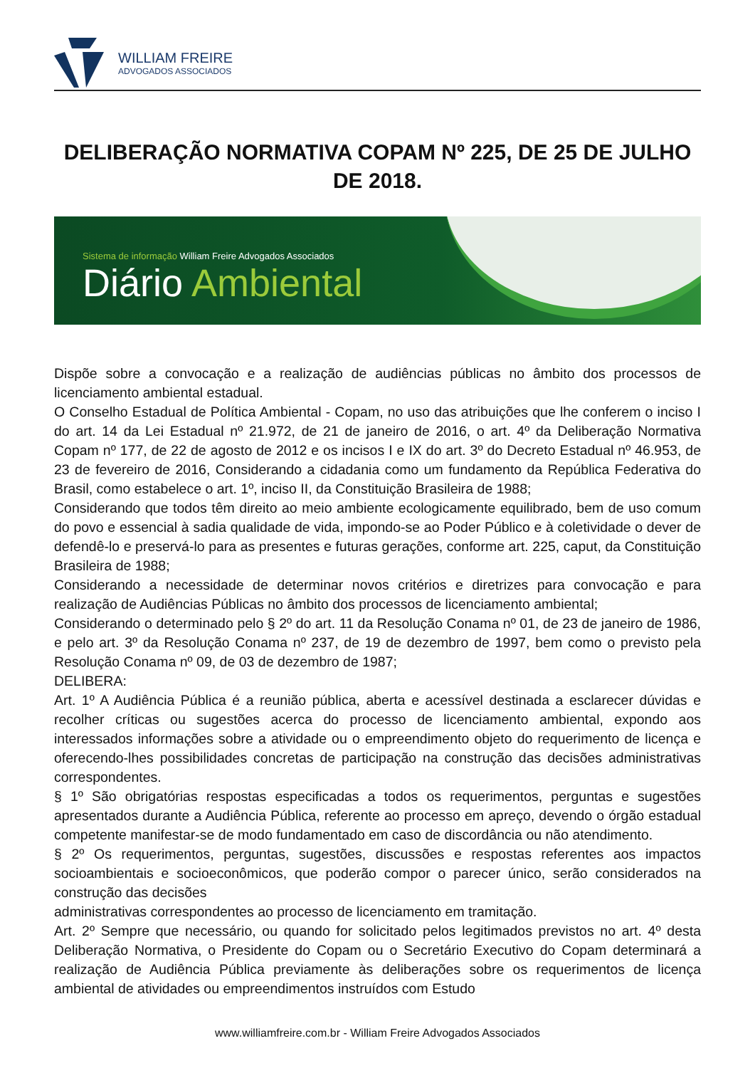WILLIAM FREIRE
ADVOGADOS ASSOCIADOS
DELIBERAÇÃO NORMATIVA COPAM Nº 225, DE 25 DE JULHO DE 2018.
Sistema de informação William Freire Advogados Associados
Diário Ambiental
Dispõe sobre a convocação e a realização de audiências públicas no âmbito dos processos de licenciamento ambiental estadual.
O Conselho Estadual de Política Ambiental - Copam, no uso das atribuições que lhe conferem o inciso I do art. 14 da Lei Estadual nº 21.972, de 21 de janeiro de 2016, o art. 4º da Deliberação Normativa Copam nº 177, de 22 de agosto de 2012 e os incisos I e IX do art. 3º do Decreto Estadual nº 46.953, de 23 de fevereiro de 2016, Considerando a cidadania como um fundamento da República Federativa do Brasil, como estabelece o art. 1º, inciso II, da Constituição Brasileira de 1988;
Considerando que todos têm direito ao meio ambiente ecologicamente equilibrado, bem de uso comum do povo e essencial à sadia qualidade de vida, impondo-se ao Poder Público e à coletividade o dever de defendê-lo e preservá-lo para as presentes e futuras gerações, conforme art. 225, caput, da Constituição Brasileira de 1988;
Considerando a necessidade de determinar novos critérios e diretrizes para convocação e para realização de Audiências Públicas no âmbito dos processos de licenciamento ambiental;
Considerando o determinado pelo § 2º do art. 11 da Resolução Conama nº 01, de 23 de janeiro de 1986, e pelo art. 3º da Resolução Conama nº 237, de 19 de dezembro de 1997, bem como o previsto pela Resolução Conama nº 09, de 03 de dezembro de 1987;
DELIBERA:
Art. 1º A Audiência Pública é a reunião pública, aberta e acessível destinada a esclarecer dúvidas e recolher críticas ou sugestões acerca do processo de licenciamento ambiental, expondo aos interessados informações sobre a atividade ou o empreendimento objeto do requerimento de licença e oferecendo-lhes possibilidades concretas de participação na construção das decisões administrativas correspondentes.
§ 1º São obrigatórias respostas especificadas a todos os requerimentos, perguntas e sugestões apresentados durante a Audiência Pública, referente ao processo em apreço, devendo o órgão estadual competente manifestar-se de modo fundamentado em caso de discordância ou não atendimento.
§ 2º Os requerimentos, perguntas, sugestões, discussões e respostas referentes aos impactos socioambientais e socioeconômicos, que poderão compor o parecer único, serão considerados na construção das decisões
administrativas correspondentes ao processo de licenciamento em tramitação.
Art. 2º Sempre que necessário, ou quando for solicitado pelos legitimados previstos no art. 4º desta Deliberação Normativa, o Presidente do Copam ou o Secretário Executivo do Copam determinará a realização de Audiência Pública previamente às deliberações sobre os requerimentos de licença ambiental de atividades ou empreendimentos instruídos com Estudo
www.williamfreire.com.br - William Freire Advogados Associados